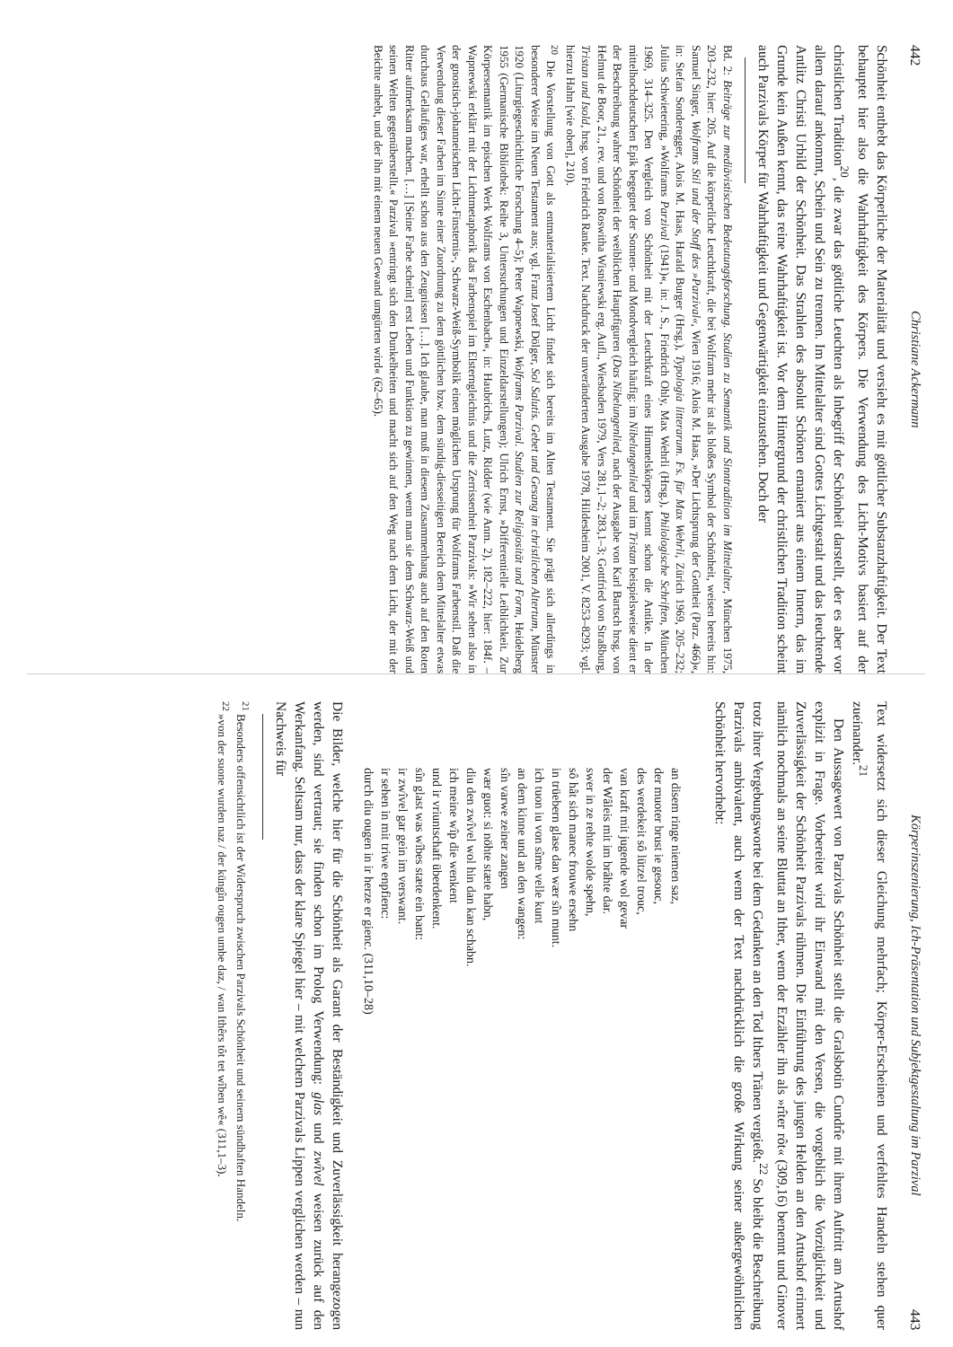442 Christiane Ackermann
Schönheit enthebt das Körperliche der Materialität und versieht es mit göttlicher Substanzhaftigkeit. Der Text behauptet hier also die Wahrhaftigkeit des Körpers. Die Verwendung des Licht-Motivs basiert auf der christlichen Tradition<sup>20</sup>, die zwar das göttliche Leuchten als Inbegriff der Schönheit darstellt, der es aber vor allem darauf ankommt, Schein und Sein zu trennen. Im Mittelalter sind Gottes Lichtgestalt und das leuchtende Antlitz Christi Urbild der Schönheit. Das Strahlen des absolut Schönen emaniert aus einem Innern, das im Grunde kein Außen kennt, das reine Wahrhaftigkeit ist. Vor dem Hintergrund der christlichen Tradition scheint auch Parzivals Körper für Wahrhaftigkeit und Gegenwärtigkeit einzustehen. Doch der
Bd. 2: Beiträge zur mediävistischen Bedeutungsforschung. Studien zu Semantik und Sinntradition im Mittelalter, München 1975, 203–232, hier: 205. Auf die körperliche Leuchtkraft, die bei Wolfram mehr ist als bloßes Symbol der Schönheit, weisen bereits hin: Samuel Singer, Wolframs Stil und der Stoff des »Parzival«, Wien 1916; Alois M. Haas, »Der Lichtsprung der Gottheit (Parz. 466)«, in: Stefan Sonderegger, Alois M. Haas, Harald Burger (Hrsg.), Typologia litterarum. Fs. für Max Wehrli, Zürich 1969, 205–232; Julius Schwietering, »Wolframs Parzival (1941)«, in: J. S., Friedrich Ohly, Max Wehrli (Hrsg.), Philologische Schriften, München 1969, 314–325. Den Vergleich von Schönheit mit der Leuchtkraft eines Himmelskörpers kennt schon die Antike. In der mittelhochdeutschen Epik begegnet der Sonnen- und Mondvergleich häufig: im Nibelungenlied und im Tristan beispielsweise dient er der Beschreibung wahrer Schönheit der weiblichen Hauptfiguren (Das Nibelungenlied, nach der Ausgabe von Karl Bartsch hrsg. von Helmut de Boor, 21., rev. und von Roswitha Wisniewski erg. Aufl., Wiesbaden 1979, Vers 281,1–2; 283,1–3; Gottfried von Straßburg, Tristan und Isold, hrsg. von Friedrich Ranke. Text. Nachdruck der unveränderten Ausgabe 1978, Hildesheim 2001, V. 8253–8293; vgl. hierzu Hahn [wie oben], 210).
<sup>20</sup> Die Vorstellung von Gott als entmaterialisiertem Licht findet sich bereits im Alten Testament. Sie prägt sich allerdings in besonderer Weise im Neuen Testament aus; vgl. Franz Josef Dölger, Sol Salutis. Gebet und Gesang im christlichen Altertum, Münster 1920 (Liturgiegeschichtliche Forschung 4–5); Peter Wapnewski, Wolframs Parzival. Studien zur Religiosität und Form, Heidelberg 1955 (Germanische Bibliothek: Reihe 3, Untersuchungen und Einzeldarstellungen); Ulrich Ernst, »Differentielle Leiblichkeit. Zur Körpersemantik im epischen Werk Wolframs von Eschenbach«, in: Haubrichs, Lutz, Ridder (wie Anm. 2), 182–222, hier: 184f. – Wapnewski erklärt mit der Lichtmetaphorik das Farbenspiel im Elsterngleichnis und die Zerrissenheit Parzivals: »Wir sehen also in der gnostisch-johanneischen Licht-Finsternis-, Schwarz-Weiß-Symbolik einen möglichen Ursprung für Wolframs Farbenstil. Daß die Verwendung dieser Farben im Sinne einer Zuordnung zu dem göttlichen bzw. dem sündig-diesseitigen Bereich dem Mittelalter etwas durchaus Geläufiges war, erhellt schon aus den Zeugnissen […]. Ich glaube, man muß in diesem Zusammenhang auch auf den Roten Ritter aufmerksam machen. […] [Seine Farbe scheint] erst Leben und Funktion zu gewinnen, wenn man sie dem Schwarz-Weiß und seinen Welten gegenüberstellt.« Parzival »entringt sich den Dunkelheiten und macht sich auf den Weg nach dem Licht, der mit der Beichte anhebt, und der ihn mit einem neuen Gewand umgürten wird« (62–65).
Körperinszenierung, Ich-Präsentation und Subjektgestaltung im Parzival 443
Text widersetzt sich dieser Gleichung mehrfach; Körper-Erscheinen und verfehltes Handeln stehen quer zueinander.<sup>21</sup>
Den Aussagewert von Parzivals Schönheit stellt die Gralsbotin Cundrîe mit ihrem Auftritt am Artushof explizit in Frage. Vorbereitet wird ihr Einwand mit den Versen, die vorgeblich die Vorzüglichkeit und Zuverlässigkeit der Schönheit Parzivals rühmen. Die Einführung des jungen Helden an den Artushof erinnert nämlich nochmals an seine Bluttat an Ither, wenn der Erzähler ihn als »rîter rôt« (309,16) benennt und Ginover trotz ihrer Vergebungsworte bei dem Gedanken an den Tod Ithers Tränen vergießt.<sup>22</sup> So bleibt die Beschreibung Parzivals ambivalent, auch wenn der Text nachdrücklich die große Wirkung seiner außergewöhnlichen Schönheit hervorhebt:
an disem ringe niemen saz,
der muoter brust ie gesouc,
des werdekeit sô lützel trouc,
van kraft mit jugende wol gevar
der Wâleis mit im brâhte dar.
swer in ze rehte wolde spehn,
sô hât sich manec frouwe ersehn
in trüebern glase dan wær sîn munt.
ich tuon iu von sîme velle kunt
an dem kinne und an den wangen:
sîn varwe zeiner zangen
wær guot: si nöhte stæte habn,
diu den zwîvel wol hin dan kan schabn.
ich meine wîp die wenkent
und ir vriuntschaft überdenkent.
sîn glast was wîbes stæte ein bant:
ir zwîvel gar gein im verswant.
ir sehen in mit triwe enpfienc:
durch diu ougen in ir herze er gienc. (311,10–28)
Die Bilder, welche hier für die Schönheit als Garant der Beständigkeit und Zuverlässigkeit herangezogen werden, sind vertraut; sie finden schon im Prolog Verwendung: glas und zwîvel weisen zurück auf den Werkanfang. Seltsam nur, dass der klare Spiegel hier – mit welchem Parzivals Lippen verglichen werden – nun Nachweis für
<sup>21</sup> Besonders offensichtlich ist der Widerspruch zwischen Parzivals Schönheit und seinem sündhaften Handeln.
<sup>22</sup> »von der suone wurden naz / der küngîn ougen umbe daz, / wan Ithêrs tôt tet wîben wê« (311,1–3).